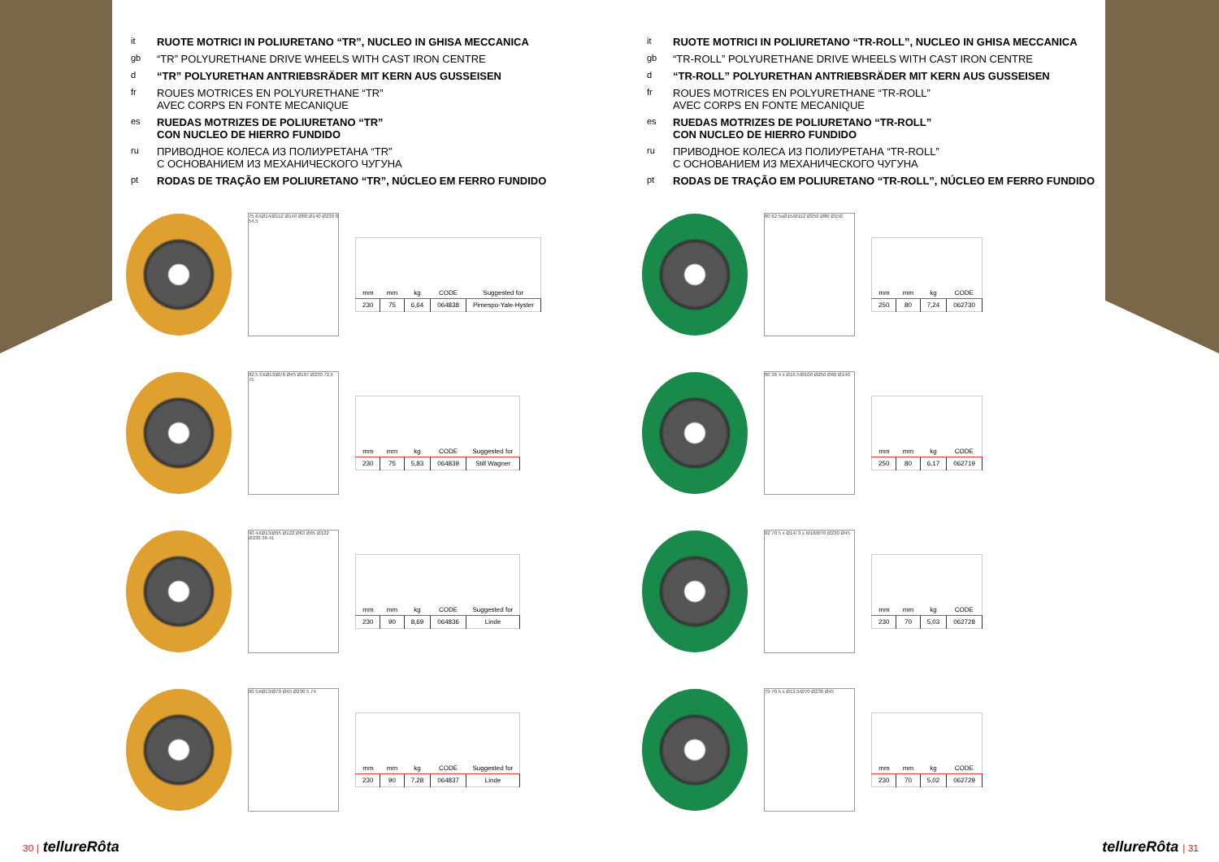| it | RUOTE MOTRICI IN POLIURETANO “TR”, NUCLEO IN GHISA MECCANICA |
| gb | “TR” POLYURETHANE DRIVE WHEELS WITH CAST IRON CENTRE |
| d | “TR” POLYURETHAN ANTRIEBSRÄDER MIT KERN AUS GUSSEISEN |
| fr | ROUES MOTRICES EN POLYURETHANE “TR” AVEC CORPS EN FONTE MECANIQUE |
| es | RUEDAS MOTRIZES DE POLIURETANO “TR” CON NUCLEO DE HIERRO FUNDIDO |
| ru | ПРИВОДНОЕ КОЛЕСА ИЗ ПОЛИУРЕТАНА “TR” С ОСНОВАНИЕМ ИЗ МЕХАНИЧЕСКОГО ЧУГУНА |
| pt | RODAS DE TRAÇÃO EM POLIURETANO “TR”, NÚCLEO EM FERRO FUNDIDO |
75 6XØ14/Ø112 Ø140 Ø80 Ø140 Ø230 8 54,5
| mm | mm | kg | CODE | Suggested for |
| --- | --- | --- | --- | --- |
| 230 | 75 | 6,64 | 064838 | Pimespo-Yale-Hyster |
82,5 5XØ13/Ø70 Ø45 Ø107 Ø230 72,5 75
| mm | mm | kg | CODE | Suggested for |
| --- | --- | --- | --- | --- |
| 230 | 75 | 5,83 | 064839 | Still Wagner |
90 4XØ13/Ø95 Ø122 Ø63 Ø65 Ø122 Ø230 36 41
| mm | mm | kg | CODE | Suggested for |
| --- | --- | --- | --- | --- |
| 230 | 90 | 8,69 | 064836 | Linde |
90 5XØ13/Ø70 Ø45 Ø230 5 74
| mm | mm | kg | CODE | Suggested for |
| --- | --- | --- | --- | --- |
| 230 | 90 | 7,28 | 064837 | Linde |
30 | tellureRôta
| it | RUOTE MOTRICI IN POLIURETANO “TR-ROLL”, NUCLEO IN GHISA MECCANICA |
| gb | “TR-ROLL” POLYURETHANE DRIVE WHEELS WITH CAST IRON CENTRE |
| d | “TR-ROLL” POLYURETHAN ANTRIEBSRÄDER MIT KERN AUS GUSSEISEN |
| fr | ROUES MOTRICES EN POLYURETHANE “TR-ROLL” AVEC CORPS EN FONTE MECANIQUE |
| es | RUEDAS MOTRIZES DE POLIURETANO “TR-ROLL” CON NUCLEO DE HIERRO FUNDIDO |
| ru | ПРИВОДНОЕ КОЛЕСА ИЗ ПОЛИУРЕТАНА “TR-ROLL” С ОСНОВАНИЕМ ИЗ МЕХАНИЧЕСКОГО ЧУГУНА |
| pt | RODAS DE TRAÇÃO EM POLIURETANO “TR-ROLL”, NÚCLEO EM FERRO FUNDIDO |
80 62 5xØ15/Ø112 Ø250 Ø80 Ø150
| mm | mm | kg | CODE |
| --- | --- | --- | --- |
| 250 | 80 | 7,24 | 062730 |
80 36 4 x Ø16,5/Ø100 Ø250 Ø60 Ø140
| mm | mm | kg | CODE |
| --- | --- | --- | --- |
| 250 | 80 | 6,17 | 062719 |
82 70 5 x Ø14/ 3 x M10/Ø70 Ø230 Ø45
| mm | mm | kg | CODE |
| --- | --- | --- | --- |
| 230 | 70 | 5,03 | 062728 |
79 70 5 x Ø13,5/Ø70 Ø230 Ø45
| mm | mm | kg | CODE |
| --- | --- | --- | --- |
| 230 | 70 | 5,02 | 062729 |
tellureRôta | 31